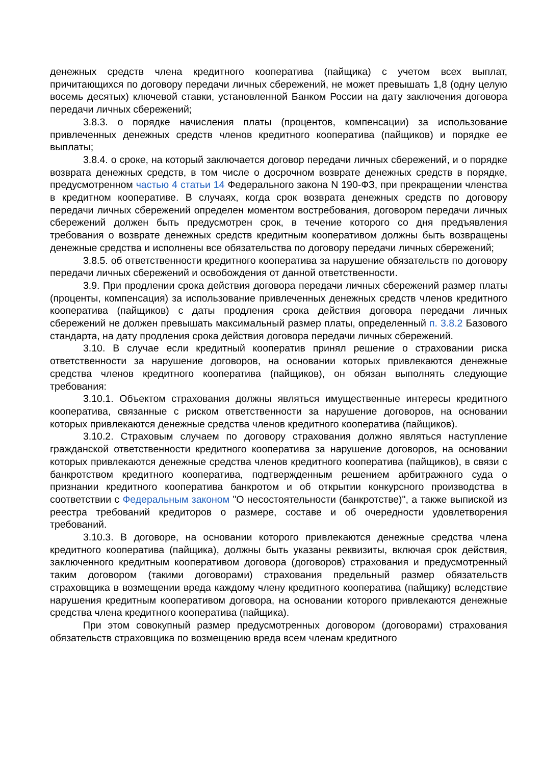денежных средств члена кредитного кооператива (пайщика) с учетом всех выплат, причитающихся по договору передачи личных сбережений, не может превышать 1,8 (одну целую восемь десятых) ключевой ставки, установленной Банком России на дату заключения договора передачи личных сбережений;
3.8.3. о порядке начисления платы (процентов, компенсации) за использование привлеченных денежных средств членов кредитного кооператива (пайщиков) и порядке ее выплаты;
3.8.4. о сроке, на который заключается договор передачи личных сбережений, и о порядке возврата денежных средств, в том числе о досрочном возврате денежных средств в порядке, предусмотренном частью 4 статьи 14 Федерального закона N 190-ФЗ, при прекращении членства в кредитном кооперативе. В случаях, когда срок возврата денежных средств по договору передачи личных сбережений определен моментом востребования, договором передачи личных сбережений должен быть предусмотрен срок, в течение которого со дня предъявления требования о возврате денежных средств кредитным кооперативом должны быть возвращены денежные средства и исполнены все обязательства по договору передачи личных сбережений;
3.8.5. об ответственности кредитного кооператива за нарушение обязательств по договору передачи личных сбережений и освобождения от данной ответственности.
3.9. При продлении срока действия договора передачи личных сбережений размер платы (проценты, компенсация) за использование привлеченных денежных средств членов кредитного кооператива (пайщиков) с даты продления срока действия договора передачи личных сбережений не должен превышать максимальный размер платы, определенный п. 3.8.2 Базового стандарта, на дату продления срока действия договора передачи личных сбережений.
3.10. В случае если кредитный кооператив принял решение о страховании риска ответственности за нарушение договоров, на основании которых привлекаются денежные средства членов кредитного кооператива (пайщиков), он обязан выполнять следующие требования:
3.10.1. Объектом страхования должны являться имущественные интересы кредитного кооператива, связанные с риском ответственности за нарушение договоров, на основании которых привлекаются денежные средства членов кредитного кооператива (пайщиков).
3.10.2. Страховым случаем по договору страхования должно являться наступление гражданской ответственности кредитного кооператива за нарушение договоров, на основании которых привлекаются денежные средства членов кредитного кооператива (пайщиков), в связи с банкротством кредитного кооператива, подтвержденным решением арбитражного суда о признании кредитного кооператива банкротом и об открытии конкурсного производства в соответствии с Федеральным законом "О несостоятельности (банкротстве)", а также выпиской из реестра требований кредиторов о размере, составе и об очередности удовлетворения требований.
3.10.3. В договоре, на основании которого привлекаются денежные средства члена кредитного кооператива (пайщика), должны быть указаны реквизиты, включая срок действия, заключенного кредитным кооперативом договора (договоров) страхования и предусмотренный таким договором (такими договорами) страхования предельный размер обязательств страховщика в возмещении вреда каждому члену кредитного кооператива (пайщику) вследствие нарушения кредитным кооперативом договора, на основании которого привлекаются денежные средства члена кредитного кооператива (пайщика).
При этом совокупный размер предусмотренных договором (договорами) страхования обязательств страховщика по возмещению вреда всем членам кредитного